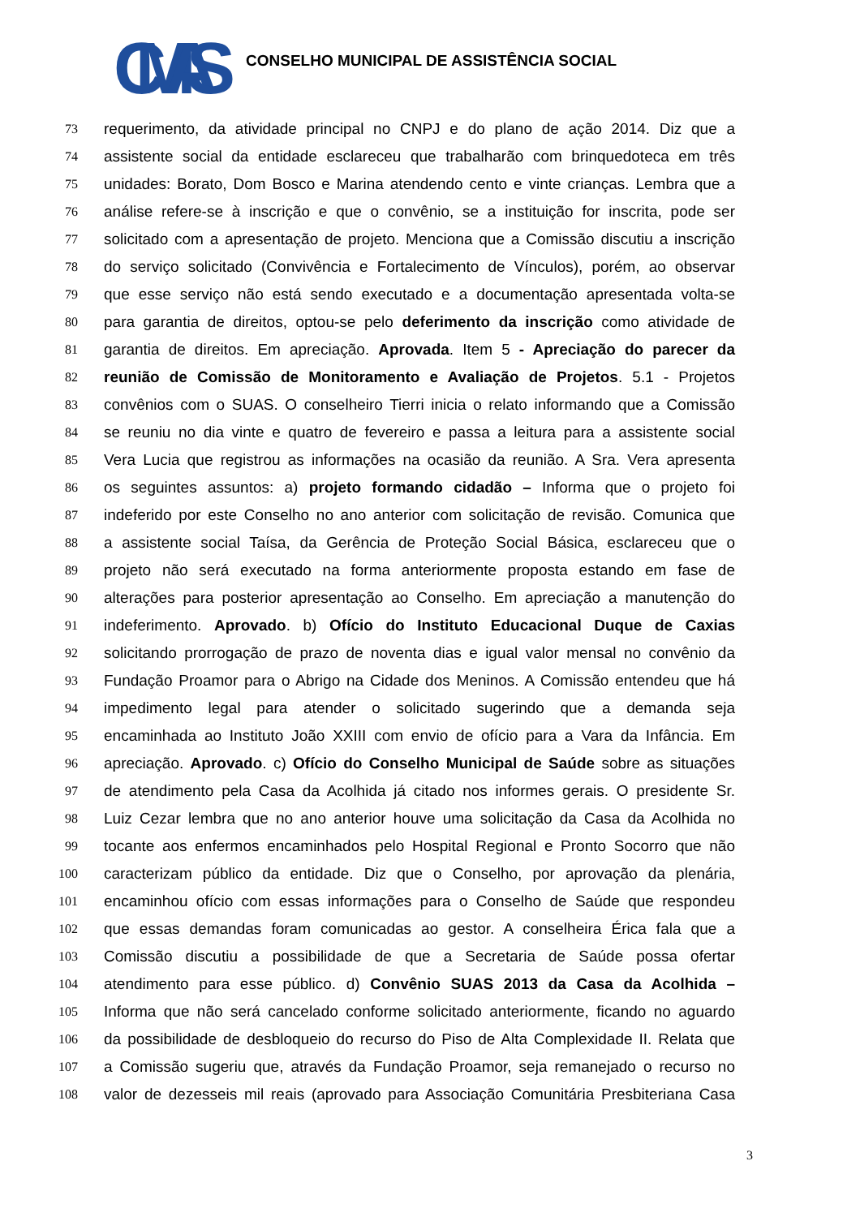CMAS
CONSELHO MUNICIPAL DE ASSISTÊNCIA SOCIAL
73
requerimento, da atividade principal no CNPJ e do plano de ação 2014. Diz que a
74
assistente social da entidade esclareceu que trabalharão com brinquedoteca em três
75
unidades: Borato, Dom Bosco e Marina atendendo cento e vinte crianças. Lembra que a
76
análise refere-se à inscrição e que o convênio, se a instituição for inscrita, pode ser
77
solicitado com a apresentação de projeto. Menciona que a Comissão discutiu a inscrição
78
do serviço solicitado (Convivência e Fortalecimento de Vínculos), porém, ao observar
79
que esse serviço não está sendo executado e a documentação apresentada volta-se
80
para garantia de direitos, optou-se pelo deferimento da inscrição como atividade de
81
garantia de direitos. Em apreciação. Aprovada. Item 5 - Apreciação do parecer da
82
reunião de Comissão de Monitoramento e Avaliação de Projetos. 5.1 - Projetos
83
convênios com o SUAS. O conselheiro Tierri inicia o relato informando que a Comissão
84
se reuniu no dia vinte e quatro de fevereiro e passa a leitura para a assistente social
85
Vera Lucia que registrou as informações na ocasião da reunião. A Sra. Vera apresenta
86
os seguintes assuntos: a) projeto formando cidadão – Informa que o projeto foi
87
indeferido por este Conselho no ano anterior com solicitação de revisão. Comunica que
88
a assistente social Taísa, da Gerência de Proteção Social Básica, esclareceu que o
89
projeto não será executado na forma anteriormente proposta estando em fase de
90
alterações para posterior apresentação ao Conselho. Em apreciação a manutenção do
91
indeferimento. Aprovado. b) Ofício do Instituto Educacional Duque de Caxias
92
solicitando prorrogação de prazo de noventa dias e igual valor mensal no convênio da
93
Fundação Proamor para o Abrigo na Cidade dos Meninos. A Comissão entendeu que há
94
impedimento legal para atender o solicitado sugerindo que a demanda seja
95
encaminhada ao Instituto João XXIII com envio de ofício para a Vara da Infância. Em
96
apreciação. Aprovado. c) Ofício do Conselho Municipal de Saúde sobre as situações
97
de atendimento pela Casa da Acolhida já citado nos informes gerais. O presidente Sr.
98
Luiz Cezar lembra que no ano anterior houve uma solicitação da Casa da Acolhida no
99
tocante aos enfermos encaminhados pelo Hospital Regional e Pronto Socorro que não
100
caracterizam público da entidade. Diz que o Conselho, por aprovação da plenária,
101
encaminhou ofício com essas informações para o Conselho de Saúde que respondeu
102
que essas demandas foram comunicadas ao gestor. A conselheira Érica fala que a
103
Comissão discutiu a possibilidade de que a Secretaria de Saúde possa ofertar
104
atendimento para esse público. d) Convênio SUAS 2013 da Casa da Acolhida –
105
Informa que não será cancelado conforme solicitado anteriormente, ficando no aguardo
106
da possibilidade de desbloqueio do recurso do Piso de Alta Complexidade II. Relata que
107
a Comissão sugeriu que, através da Fundação Proamor, seja remanejado o recurso no
108
valor de dezesseis mil reais (aprovado para Associação Comunitária Presbiteriana Casa
3